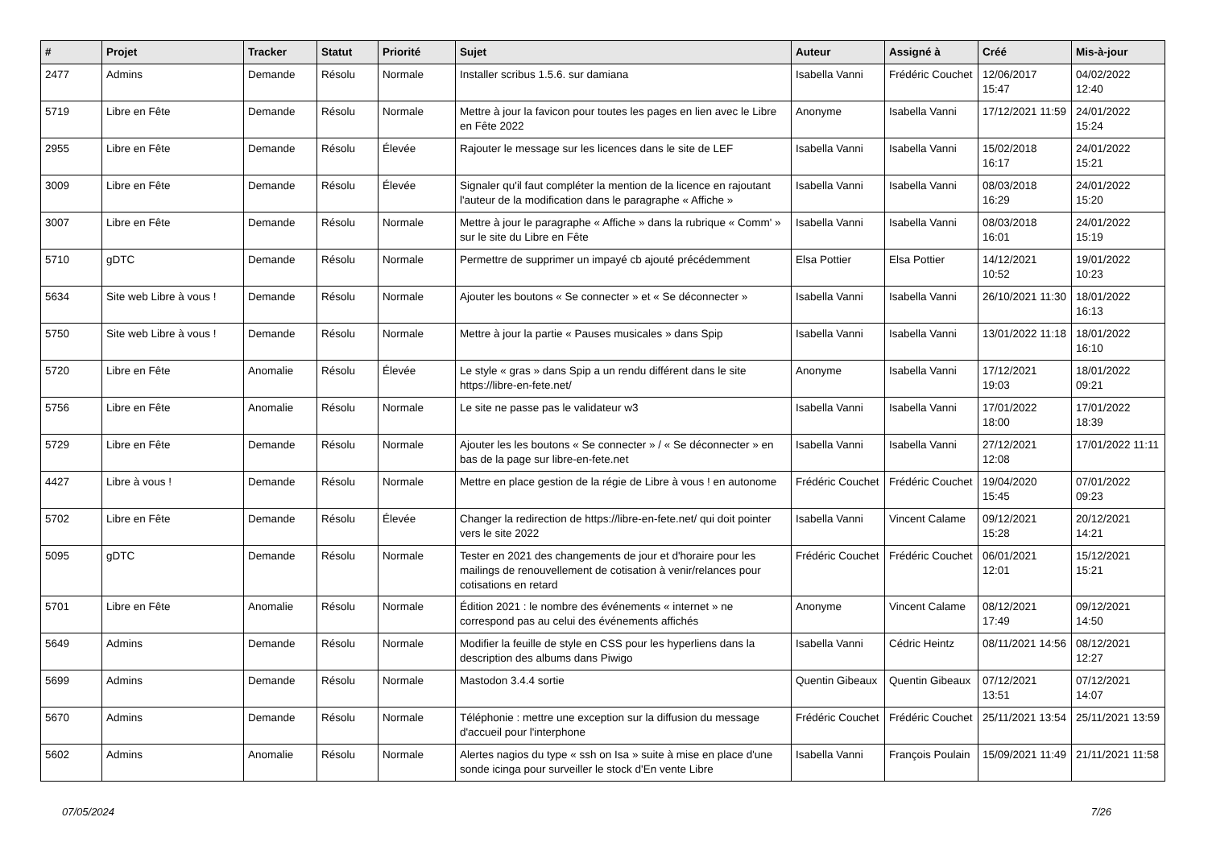| # | Projet | Tracker | Statut | Priorité | Sujet | Auteur | Assigné à | Créé | Mis-à-jour |
| --- | --- | --- | --- | --- | --- | --- | --- | --- | --- |
| 2477 | Admins | Demande | Résolu | Normale | Installer scribus 1.5.6. sur damiana | Isabella Vanni | Frédéric Couchet | 12/06/2017 15:47 | 04/02/2022 12:40 |
| 5719 | Libre en Fête | Demande | Résolu | Normale | Mettre à jour la favicon pour toutes les pages en lien avec le Libre en Fête 2022 | Anonyme | Isabella Vanni | 17/12/2021 11:59 | 24/01/2022 15:24 |
| 2955 | Libre en Fête | Demande | Résolu | Élevée | Rajouter le message sur les licences dans le site de LEF | Isabella Vanni | Isabella Vanni | 15/02/2018 16:17 | 24/01/2022 15:21 |
| 3009 | Libre en Fête | Demande | Résolu | Élevée | Signaler qu'il faut compléter la mention de la licence en rajoutant l'auteur de la modification dans le paragraphe « Affiche » | Isabella Vanni | Isabella Vanni | 08/03/2018 16:29 | 24/01/2022 15:20 |
| 3007 | Libre en Fête | Demande | Résolu | Normale | Mettre à jour le paragraphe « Affiche » dans la rubrique « Comm' » sur le site du Libre en Fête | Isabella Vanni | Isabella Vanni | 08/03/2018 16:01 | 24/01/2022 15:19 |
| 5710 | gDTC | Demande | Résolu | Normale | Permettre de supprimer un impayé cb ajouté précédemment | Elsa Pottier | Elsa Pottier | 14/12/2021 10:52 | 19/01/2022 10:23 |
| 5634 | Site web Libre à vous ! | Demande | Résolu | Normale | Ajouter les boutons « Se connecter » et « Se déconnecter » | Isabella Vanni | Isabella Vanni | 26/10/2021 11:30 | 18/01/2022 16:13 |
| 5750 | Site web Libre à vous ! | Demande | Résolu | Normale | Mettre à jour la partie « Pauses musicales » dans Spip | Isabella Vanni | Isabella Vanni | 13/01/2022 11:18 | 18/01/2022 16:10 |
| 5720 | Libre en Fête | Anomalie | Résolu | Élevée | Le style « gras » dans Spip a un rendu différent dans le site https://libre-en-fete.net/ | Anonyme | Isabella Vanni | 17/12/2021 19:03 | 18/01/2022 09:21 |
| 5756 | Libre en Fête | Anomalie | Résolu | Normale | Le site ne passe pas le validateur w3 | Isabella Vanni | Isabella Vanni | 17/01/2022 18:00 | 17/01/2022 18:39 |
| 5729 | Libre en Fête | Demande | Résolu | Normale | Ajouter les les boutons « Se connecter » / « Se déconnecter » en bas de la page sur libre-en-fete.net | Isabella Vanni | Isabella Vanni | 27/12/2021 12:08 | 17/01/2022 11:11 |
| 4427 | Libre à vous ! | Demande | Résolu | Normale | Mettre en place gestion de la régie de Libre à vous ! en autonome | Frédéric Couchet | Frédéric Couchet | 19/04/2020 15:45 | 07/01/2022 09:23 |
| 5702 | Libre en Fête | Demande | Résolu | Élevée | Changer la redirection de https://libre-en-fete.net/ qui doit pointer vers le site 2022 | Isabella Vanni | Vincent Calame | 09/12/2021 15:28 | 20/12/2021 14:21 |
| 5095 | gDTC | Demande | Résolu | Normale | Tester en 2021 des changements de jour et d'horaire pour les mailings de renouvellement de cotisation à venir/relances pour cotisations en retard | Frédéric Couchet | Frédéric Couchet | 06/01/2021 12:01 | 15/12/2021 15:21 |
| 5701 | Libre en Fête | Anomalie | Résolu | Normale | Édition 2021 : le nombre des événements « internet » ne correspond pas au celui des événements affichés | Anonyme | Vincent Calame | 08/12/2021 17:49 | 09/12/2021 14:50 |
| 5649 | Admins | Demande | Résolu | Normale | Modifier la feuille de style en CSS pour les hyperliens dans la description des albums dans Piwigo | Isabella Vanni | Cédric Heintz | 08/11/2021 14:56 | 08/12/2021 12:27 |
| 5699 | Admins | Demande | Résolu | Normale | Mastodon 3.4.4 sortie | Quentin Gibeaux | Quentin Gibeaux | 07/12/2021 13:51 | 07/12/2021 14:07 |
| 5670 | Admins | Demande | Résolu | Normale | Téléphonie : mettre une exception sur la diffusion du message d'accueil pour l'interphone | Frédéric Couchet | Frédéric Couchet | 25/11/2021 13:54 | 25/11/2021 13:59 |
| 5602 | Admins | Anomalie | Résolu | Normale | Alertes nagios du type « ssh on Isa » suite à mise en place d'une sonde icinga pour surveiller le stock d'En vente Libre | Isabella Vanni | François Poulain | 15/09/2021 11:49 | 21/11/2021 11:58 |
07/05/2024 7/26